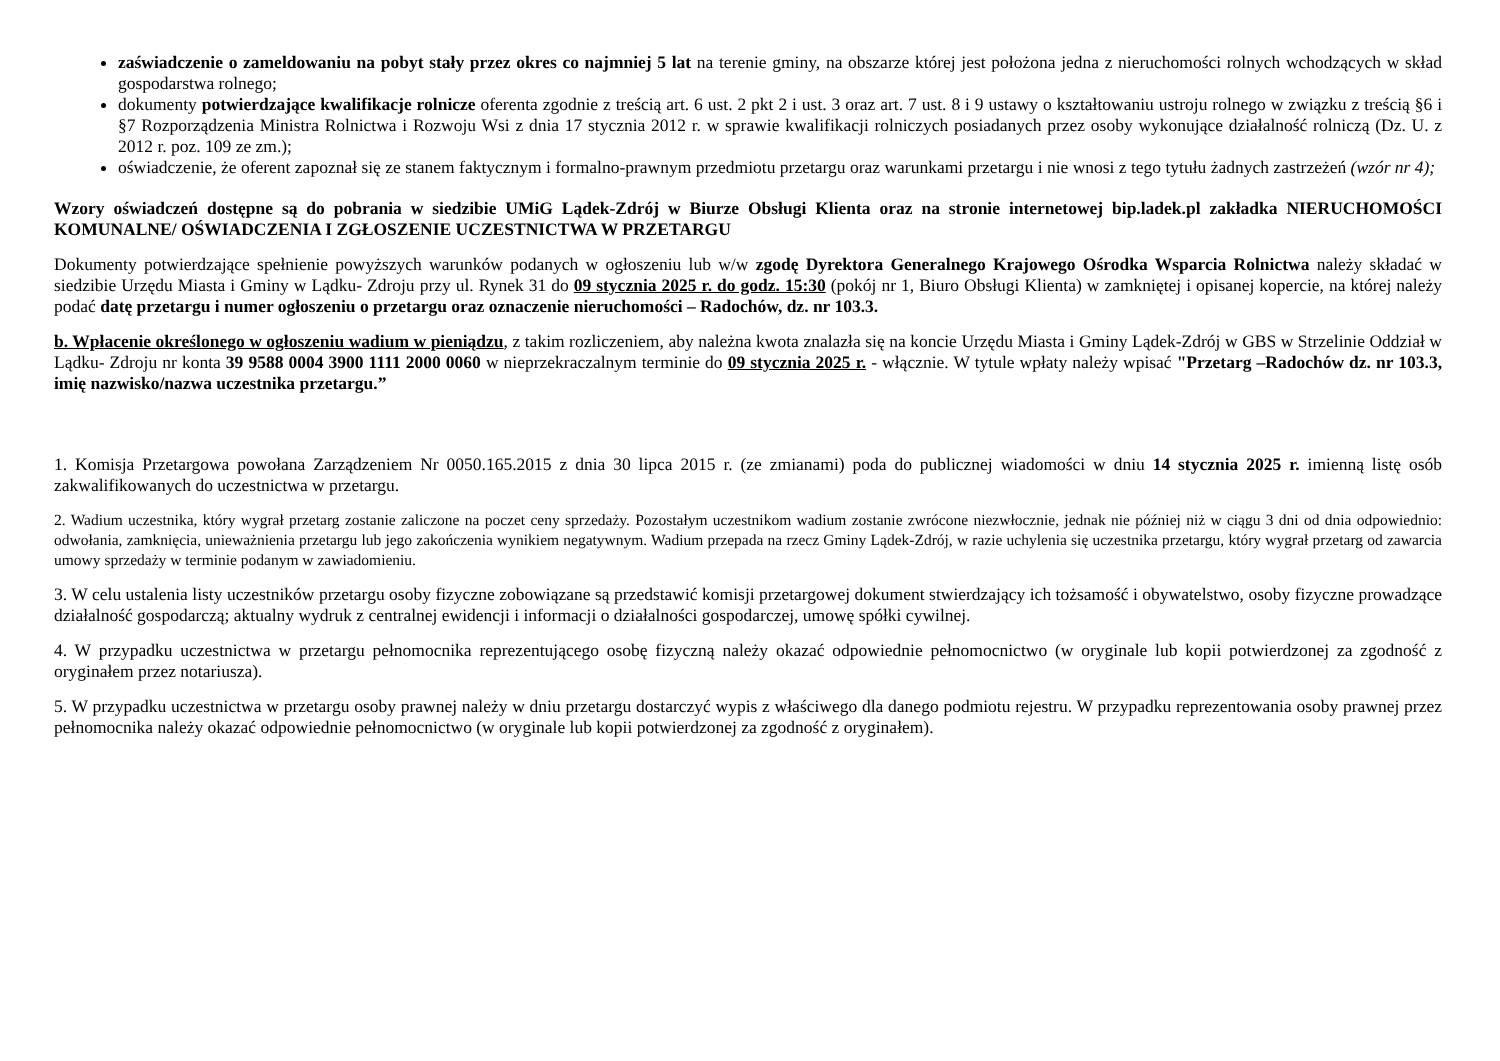zaświadczenie o zameldowaniu na pobyt stały przez okres co najmniej 5 lat na terenie gminy, na obszarze której jest położona jedna z nieruchomości rolnych wchodzących w skład gospodarstwa rolnego;
dokumenty potwierdzające kwalifikacje rolnicze oferenta zgodnie z treścią art. 6 ust. 2 pkt 2 i ust. 3 oraz art. 7 ust. 8 i 9 ustawy o kształtowaniu ustroju rolnego w związku z treścią §6 i §7 Rozporządzenia Ministra Rolnictwa i Rozwoju Wsi z dnia 17 stycznia 2012 r. w sprawie kwalifikacji rolniczych posiadanych przez osoby wykonujące działalność rolniczą (Dz. U. z 2012 r. poz. 109 ze zm.);
oświadczenie, że oferent zapoznał się ze stanem faktycznym i formalno-prawnym przedmiotu przetargu oraz warunkami przetargu i nie wnosi z tego tytułu żadnych zastrzeżeń (wzór nr 4);
Wzory oświadczeń dostępne są do pobrania w siedzibie UMiG Lądek-Zdrój w Biurze Obsługi Klienta oraz na stronie internetowej bip.ladek.pl zakładka NIERUCHOMOŚCI KOMUNALNE/ OŚWIADCZENIA I ZGŁOSZENIE UCZESTNICTWA W PRZETARGU
Dokumenty potwierdzające spełnienie powyższych warunków podanych w ogłoszeniu lub w/w zgodę Dyrektora Generalnego Krajowego Ośrodka Wsparcia Rolnictwa należy składać w siedzibie Urzędu Miasta i Gminy w Lądku- Zdroju przy ul. Rynek 31 do 09 stycznia 2025 r. do godz. 15:30 (pokój nr 1, Biuro Obsługi Klienta) w zamkniętej i opisanej kopercie, na której należy podać datę przetargu i numer ogłoszeniu o przetargu oraz oznaczenie nieruchomości – Radochów, dz. nr 103.3.
b. Wpłacenie określonego w ogłoszeniu wadium w pieniądzu, z takim rozliczeniem, aby należna kwota znalazła się na koncie Urzędu Miasta i Gminy Lądek-Zdrój w GBS w Strzelinie Oddział w Lądku- Zdroju nr konta 39 9588 0004 3900 1111 2000 0060 w nieprzekraczalnym terminie do 09 stycznia 2025 r. - włącznie. W tytule wpłaty należy wpisać "Przetarg –Radochów dz. nr 103.3, imię nazwisko/nazwa uczestnika przetargu.”
1. Komisja Przetargowa powołana Zarządzeniem Nr 0050.165.2015 z dnia 30 lipca 2015 r. (ze zmianami) poda do publicznej wiadomości w dniu 14 stycznia 2025 r. imienną listę osób zakwalifikowanych do uczestnictwa w przetargu.
2. Wadium uczestnika, który wygrał przetarg zostanie zaliczone na poczet ceny sprzedaży. Pozostałym uczestnikom wadium zostanie zwrócone niezwłocznie, jednak nie później niż w ciągu 3 dni od dnia odpowiednio: odwołania, zamknięcia, unieważnienia przetargu lub jego zakończenia wynikiem negatywnym. Wadium przepada na rzecz Gminy Lądek-Zdrój, w razie uchylenia się uczestnika przetargu, który wygrał przetarg od zawarcia umowy sprzedaży w terminie podanym w zawiadomieniu.
3. W celu ustalenia listy uczestników przetargu osoby fizyczne zobowiązane są przedstawić komisji przetargowej dokument stwierdzający ich tożsamość i obywatelstwo, osoby fizyczne prowadzące działalność gospodarczą; aktualny wydruk z centralnej ewidencji i informacji o działalności gospodarczej, umowę spółki cywilnej.
4. W przypadku uczestnictwa w przetargu pełnomocnika reprezentującego osobę fizyczną należy okazać odpowiednie pełnomocnictwo (w oryginale lub kopii potwierdzonej za zgodność z oryginałem przez notariusza).
5. W przypadku uczestnictwa w przetargu osoby prawnej należy w dniu przetargu dostarczyć wypis z właściwego dla danego podmiotu rejestru. W przypadku reprezentowania osoby prawnej przez pełnomocnika należy okazać odpowiednie pełnomocnictwo (w oryginale lub kopii potwierdzonej za zgodność z oryginałem).